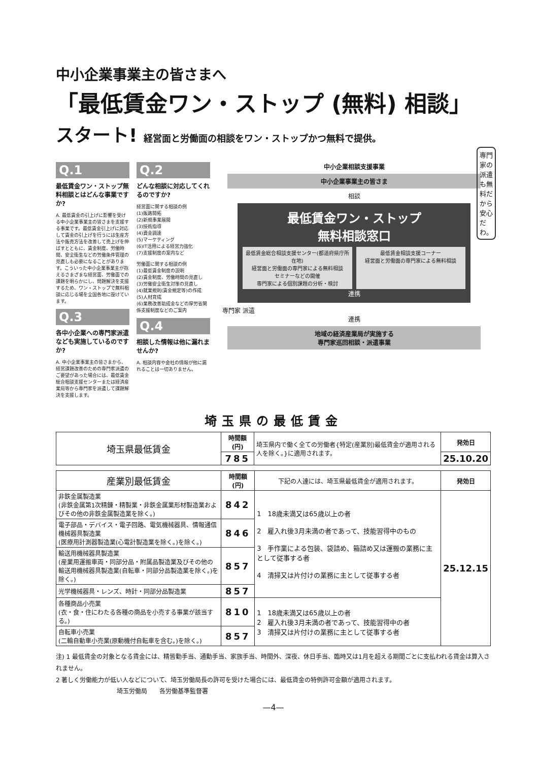中小企業事業主の皆さまへ
「最低賃金ワン・ストップ (無料) 相談」
スタート! 経営面と労働面の相談をワン・ストップかつ無料で提供。
Q.1
最低賃金ワン・ストップ無料相談とはどんな事業ですか?
A. 最低賃金の引上げに影響を受ける中小企業事業主の皆さまを支援する事業です。最低賃金引上げに対応して賃金の引上げを行うには生産方法や販売方法を改善して売上げを伸ばすとともに、賃金制度、労働時間、安全衛生などの労働条件管理の見直しも必要になることがあります。こういった中小企業事業主が抱えるさまざまな経営面、労働面での課題を明らかにし、問題解決を支援するため、ワン・ストップで無料相談に応じる場を全国各地に設けています。
Q.3
各中小企業への専門家派遣なども実施しているのですか?
A. 中小企業事業主の皆さまから、経営課題改善のための専門家派遣のご要望があった場合には、最低賃金総合相談支援センターまたは経済産業局等から専門家を派遣して課題解決を支援します。
Q.2
どんな相談に対応してくれるのですか?
経営面に関する相談の例
(1)販路開拓
(2)新規事業展開
(3)技術指導
(4)資金調達
(5)マーケティング
(6)IT活用による経営力強化
(7)支援制度の案内など
労働面に関する相談の例
(1)最低賃金制度の説明
(2)賃金制度、労働時間の見直し
(3)労働安全衛生対策の見直し
(4)就業規則(賃金規定等)の作成
(5)人材育成
(6)業務改善助成金などの厚労省関係支援制度などのご案内
Q.4
相談した情報は他に漏れませんか?
A. 相談内容や会社の情報が他に漏れることは一切ありません。
中小企業相談支援事業
中小企業事業主の皆さま
相談
最低賃金ワン・ストップ
無料相談窓口
最低賃金総合相談支援センター(都道府県庁所在地)
経営面と労働面の専門家による無料相談
セミナーなどの開催
専門家による個別課題の分析・検討
最低賃金相談支援コーナー
経営面と労働面の専門家による無料相談
連携
専門家 派遣
連携
地域の経済産業局が実施する
専門家巡回相談・派遣事業
専門家の派遣も無料だから安心だわ。
埼玉県の最低賃金
| 埼玉県最低賃金 | 時間額(円) | 埼玉県内で働く全ての労働者{特定(産業別)最低賃金が適用される人を除く。}に適用されます。 | 発効日 |
| | 785 | | 25.10.20 |
| 産業別最低賃金 | 時間額(円) | 下記の人達には、埼玉県最低賃金が適用されます。 | 発効日 |
| --- | --- | --- | --- |
| 非鉄金属製造業 (非鉄金属第1次精錬・精製業・非鉄金属業形材製造業およびその他の非鉄金属製造業を除く。) | 842 | 1 18歳未満又は65歳以上の者 2 雇入れ後3月未満の者であって、技能習得中のもの 3 手作業による包装、袋詰め、箱詰め又は運搬の業務に主として従事する者 4 清掃又は片付けの業務に主として従事する者 | 25.12.15 |
| 電子部品・デバイス・電子回路、電気機械器具、情報通信機械器具製造業 (医療用計測器製造業(心電計製造業を除く。)を除く。) | 846 | | |
| 輸送用機械器具製造業 (産業用運搬車両・同部分品・附属品製造業及びその他の輸送用機械器具製造業(自転車・同部分品製造業を除く。)を除く。) | 857 | | |
| 光学機械器具・レンズ、時計・同部分品製造業 | 857 | | |
| 各種商品小売業 (衣・食・住にわたる各種の商品を小売する事業が該当する。) | 810 | 1 18歳未満又は65歳以上の者 2 雇入れ後3月未満の者であって、技能習得中の者 3 清掃又は片付けの業務に主として従事する者 | |
| 自転車小売業 (二輪自動車小売業(原動機付自転車を含む。)を除く。) | 857 | | |
注) 1 最低賃金の対象となる賃金には、精皆勤手当、通勤手当、家族手当、時間外、深夜、休日手当、臨時又は1月を超える期間ごとに支払われる賃金は算入されません。
2 著しく労働能力が低い人などについて、埼玉労働局長の許可を受けた場合には、最低賃金の特例許可金額が適用されます。
埼玉労働局　　各労働基準監督署
—4—